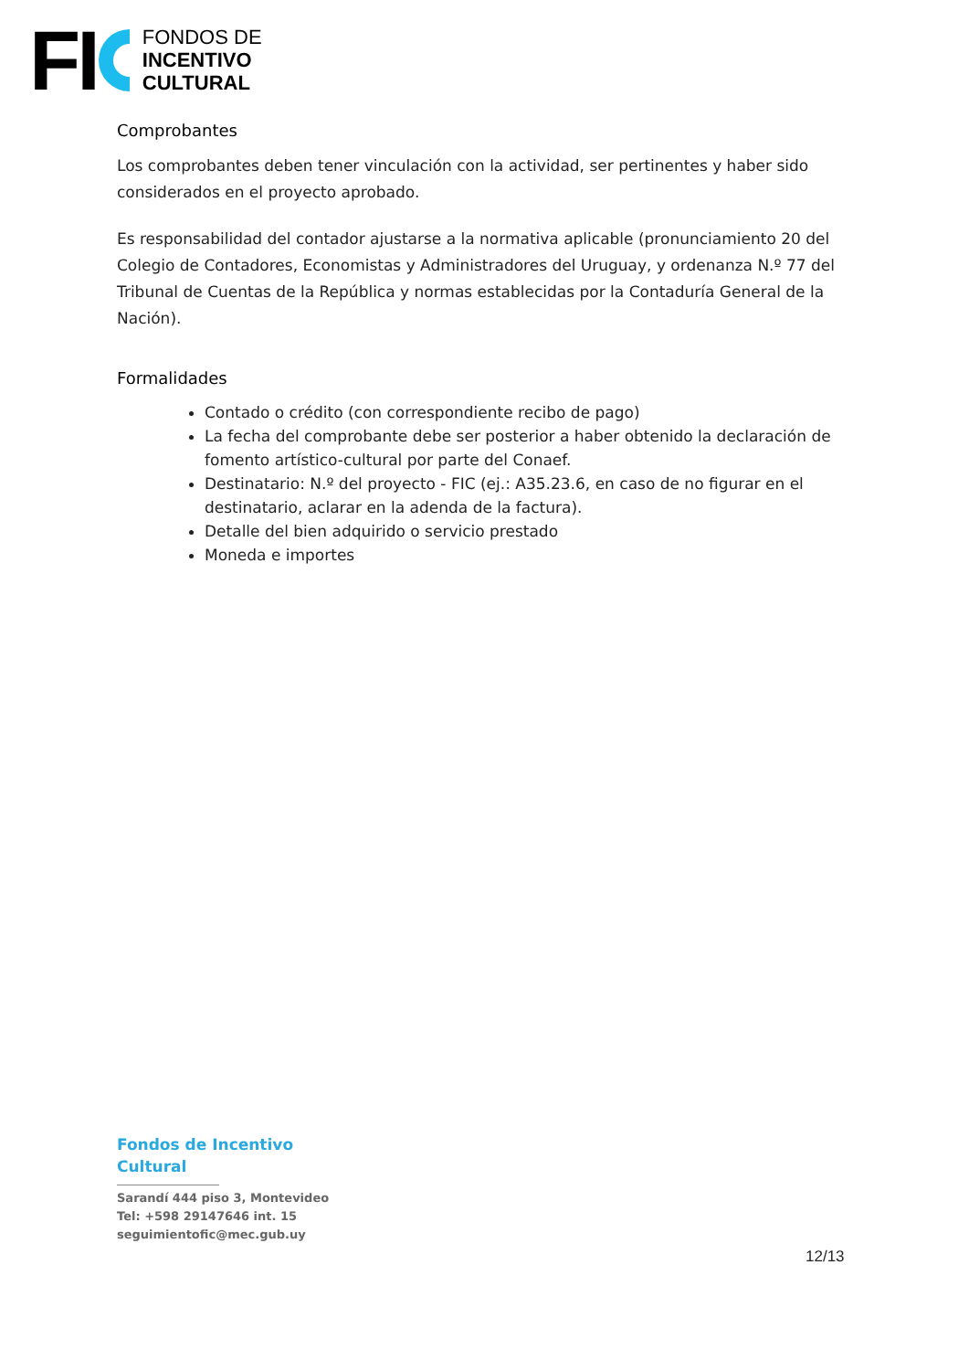FI
FONDOS DE
INCENTIVO
CULTURAL
Comprobantes
Los comprobantes deben tener vinculación con la actividad, ser pertinentes y haber sido considerados en el proyecto aprobado.
Es responsabilidad del contador ajustarse a la normativa aplicable (pronunciamiento 20 del Colegio de Contadores, Economistas y Administradores del Uruguay, y ordenanza N.º 77 del Tribunal de Cuentas de la República y normas establecidas por la Contaduría General de la Nación).
Formalidades
Contado o crédito (con correspondiente recibo de pago)
La fecha del comprobante debe ser posterior a haber obtenido la declaración de fomento artístico-cultural por parte del Conaef.
Destinatario: N.º del proyecto - FIC (ej.: A35.23.6, en caso de no figurar en el destinatario, aclarar en la adenda de la factura).
Detalle del bien adquirido o servicio prestado
Moneda e importes
Fondos de Incentivo
Cultural
Sarandí 444 piso 3, Montevideo
Tel: +598 29147646 int. 15
seguimientofic@mec.gub.uy
12/13